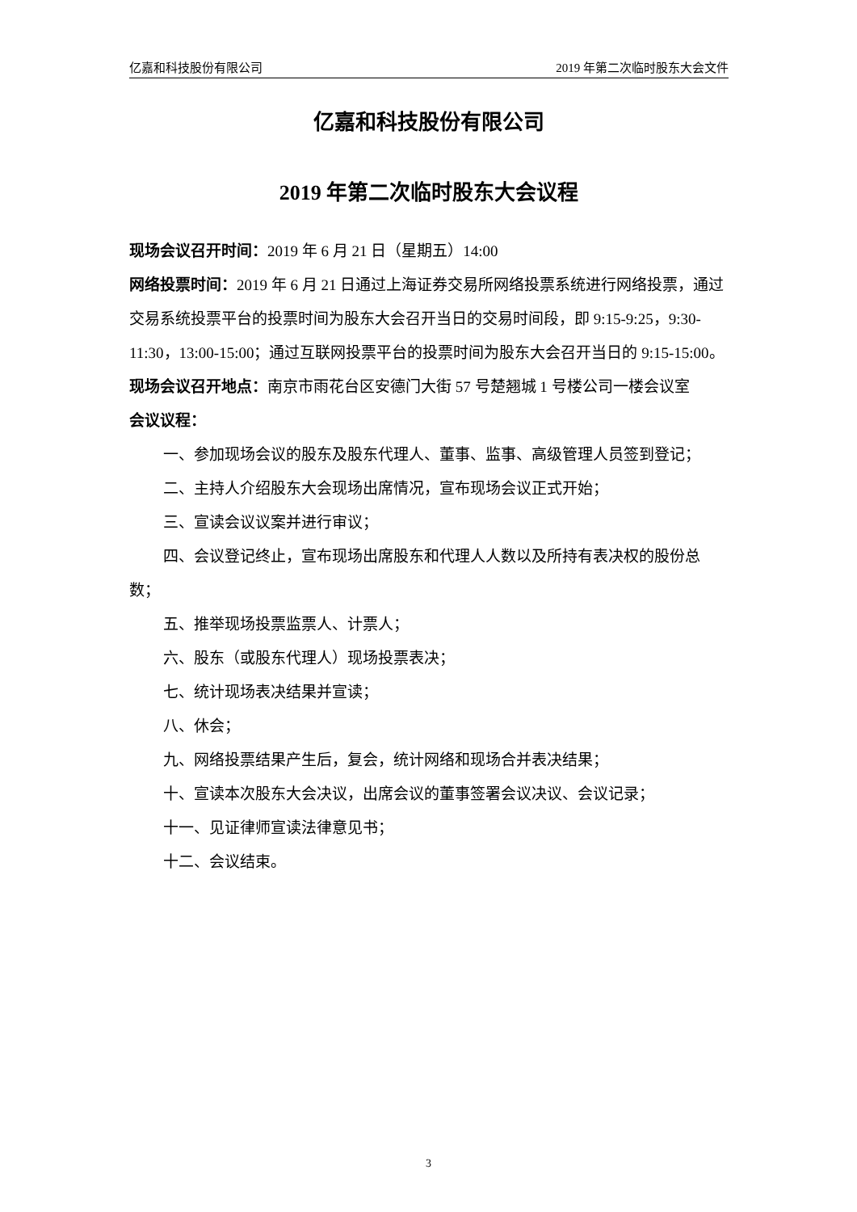亿嘉和科技股份有限公司 2019 年第二次临时股东大会文件
亿嘉和科技股份有限公司
2019 年第二次临时股东大会议程
现场会议召开时间：2019 年 6 月 21 日（星期五）14:00
网络投票时间：2019 年 6 月 21 日通过上海证券交易所网络投票系统进行网络投票，通过交易系统投票平台的投票时间为股东大会召开当日的交易时间段，即 9:15-9:25，9:30-11:30，13:00-15:00；通过互联网投票平台的投票时间为股东大会召开当日的 9:15-15:00。
现场会议召开地点：南京市雨花台区安德门大街 57 号楚翘城 1 号楼公司一楼会议室
会议议程：
一、参加现场会议的股东及股东代理人、董事、监事、高级管理人员签到登记；
二、主持人介绍股东大会现场出席情况，宣布现场会议正式开始；
三、宣读会议议案并进行审议；
四、会议登记终止，宣布现场出席股东和代理人人数以及所持有表决权的股份总数；
五、推举现场投票监票人、计票人；
六、股东（或股东代理人）现场投票表决；
七、统计现场表决结果并宣读；
八、休会；
九、网络投票结果产生后，复会，统计网络和现场合并表决结果；
十、宣读本次股东大会决议，出席会议的董事签署会议决议、会议记录；
十一、见证律师宣读法律意见书；
十二、会议结束。
3